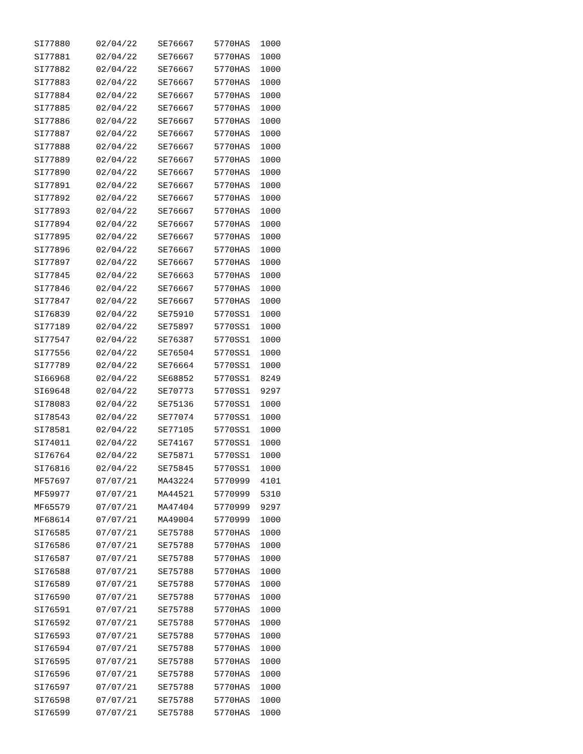| SI77880 | 02/04/22 | SE76667 | 5770HAS | 1000 |
| SI77881 | 02/04/22 | SE76667 | 5770HAS | 1000 |
| SI77882 | 02/04/22 | SE76667 | 5770HAS | 1000 |
| SI77883 | 02/04/22 | SE76667 | 5770HAS | 1000 |
| SI77884 | 02/04/22 | SE76667 | 5770HAS | 1000 |
| SI77885 | 02/04/22 | SE76667 | 5770HAS | 1000 |
| SI77886 | 02/04/22 | SE76667 | 5770HAS | 1000 |
| SI77887 | 02/04/22 | SE76667 | 5770HAS | 1000 |
| SI77888 | 02/04/22 | SE76667 | 5770HAS | 1000 |
| SI77889 | 02/04/22 | SE76667 | 5770HAS | 1000 |
| SI77890 | 02/04/22 | SE76667 | 5770HAS | 1000 |
| SI77891 | 02/04/22 | SE76667 | 5770HAS | 1000 |
| SI77892 | 02/04/22 | SE76667 | 5770HAS | 1000 |
| SI77893 | 02/04/22 | SE76667 | 5770HAS | 1000 |
| SI77894 | 02/04/22 | SE76667 | 5770HAS | 1000 |
| SI77895 | 02/04/22 | SE76667 | 5770HAS | 1000 |
| SI77896 | 02/04/22 | SE76667 | 5770HAS | 1000 |
| SI77897 | 02/04/22 | SE76667 | 5770HAS | 1000 |
| SI77845 | 02/04/22 | SE76663 | 5770HAS | 1000 |
| SI77846 | 02/04/22 | SE76667 | 5770HAS | 1000 |
| SI77847 | 02/04/22 | SE76667 | 5770HAS | 1000 |
| SI76839 | 02/04/22 | SE75910 | 5770SS1 | 1000 |
| SI77189 | 02/04/22 | SE75897 | 5770SS1 | 1000 |
| SI77547 | 02/04/22 | SE76387 | 5770SS1 | 1000 |
| SI77556 | 02/04/22 | SE76504 | 5770SS1 | 1000 |
| SI77789 | 02/04/22 | SE76664 | 5770SS1 | 1000 |
| SI66968 | 02/04/22 | SE68852 | 5770SS1 | 8249 |
| SI69648 | 02/04/22 | SE70773 | 5770SS1 | 9297 |
| SI78083 | 02/04/22 | SE75136 | 5770SS1 | 1000 |
| SI78543 | 02/04/22 | SE77074 | 5770SS1 | 1000 |
| SI78581 | 02/04/22 | SE77105 | 5770SS1 | 1000 |
| SI74011 | 02/04/22 | SE74167 | 5770SS1 | 1000 |
| SI76764 | 02/04/22 | SE75871 | 5770SS1 | 1000 |
| SI76816 | 02/04/22 | SE75845 | 5770SS1 | 1000 |
| MF57697 | 07/07/21 | MA43224 | 5770999 | 4101 |
| MF59977 | 07/07/21 | MA44521 | 5770999 | 5310 |
| MF65579 | 07/07/21 | MA47404 | 5770999 | 9297 |
| MF68614 | 07/07/21 | MA49004 | 5770999 | 1000 |
| SI76585 | 07/07/21 | SE75788 | 5770HAS | 1000 |
| SI76586 | 07/07/21 | SE75788 | 5770HAS | 1000 |
| SI76587 | 07/07/21 | SE75788 | 5770HAS | 1000 |
| SI76588 | 07/07/21 | SE75788 | 5770HAS | 1000 |
| SI76589 | 07/07/21 | SE75788 | 5770HAS | 1000 |
| SI76590 | 07/07/21 | SE75788 | 5770HAS | 1000 |
| SI76591 | 07/07/21 | SE75788 | 5770HAS | 1000 |
| SI76592 | 07/07/21 | SE75788 | 5770HAS | 1000 |
| SI76593 | 07/07/21 | SE75788 | 5770HAS | 1000 |
| SI76594 | 07/07/21 | SE75788 | 5770HAS | 1000 |
| SI76595 | 07/07/21 | SE75788 | 5770HAS | 1000 |
| SI76596 | 07/07/21 | SE75788 | 5770HAS | 1000 |
| SI76597 | 07/07/21 | SE75788 | 5770HAS | 1000 |
| SI76598 | 07/07/21 | SE75788 | 5770HAS | 1000 |
| SI76599 | 07/07/21 | SE75788 | 5770HAS | 1000 |